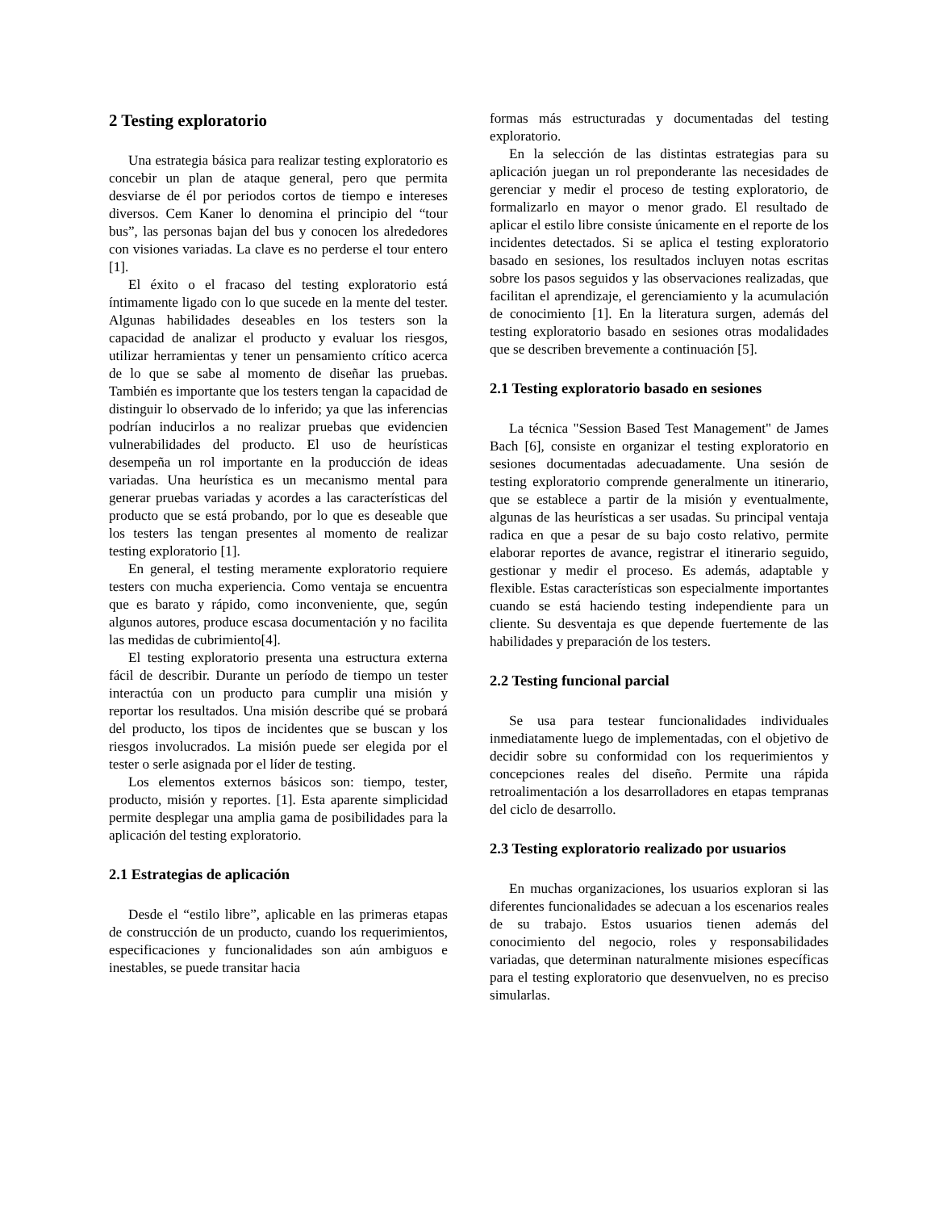2 Testing exploratorio
Una estrategia básica para realizar testing exploratorio es concebir un plan de ataque general, pero que permita desviarse de él por periodos cortos de tiempo e intereses diversos. Cem Kaner lo denomina el principio del “tour bus”, las personas bajan del bus y conocen los alrededores con visiones variadas. La clave es no perderse el tour entero [1].
El éxito o el fracaso del testing exploratorio está íntimamente ligado con lo que sucede en la mente del tester. Algunas habilidades deseables en los testers son la capacidad de analizar el producto y evaluar los riesgos, utilizar herramientas y tener un pensamiento crítico acerca de lo que se sabe al momento de diseñar las pruebas. También es importante que los testers tengan la capacidad de distinguir lo observado de lo inferido; ya que las inferencias podrían inducirlos a no realizar pruebas que evidencien vulnerabilidades del producto. El uso de heurísticas desempeña un rol importante en la producción de ideas variadas. Una heurística es un mecanismo mental para generar pruebas variadas y acordes a las características del producto que se está probando, por lo que es deseable que los testers las tengan presentes al momento de realizar testing exploratorio [1].
En general, el testing meramente exploratorio requiere testers con mucha experiencia. Como ventaja se encuentra que es barato y rápido, como inconveniente, que, según algunos autores, produce escasa documentación y no facilita las medidas de cubrimiento[4].
El testing exploratorio presenta una estructura externa fácil de describir. Durante un período de tiempo un tester interactúa con un producto para cumplir una misión y reportar los resultados. Una misión describe qué se probará del producto, los tipos de incidentes que se buscan y los riesgos involucrados. La misión puede ser elegida por el tester o serle asignada por el líder de testing.
Los elementos externos básicos son: tiempo, tester, producto, misión y reportes. [1]. Esta aparente simplicidad permite desplegar una amplia gama de posibilidades para la aplicación del testing exploratorio.
2.1 Estrategias de aplicación
Desde el “estilo libre”, aplicable en las primeras etapas de construcción de un producto, cuando los requerimientos, especificaciones y funcionalidades son aún ambiguos e inestables, se puede transitar hacia
formas más estructuradas y documentadas del testing exploratorio.
En la selección de las distintas estrategias para su aplicación juegan un rol preponderante las necesidades de gerenciar y medir el proceso de testing exploratorio, de formalizarlo en mayor o menor grado. El resultado de aplicar el estilo libre consiste únicamente en el reporte de los incidentes detectados. Si se aplica el testing exploratorio basado en sesiones, los resultados incluyen notas escritas sobre los pasos seguidos y las observaciones realizadas, que facilitan el aprendizaje, el gerenciamiento y la acumulación de conocimiento [1]. En la literatura surgen, además del testing exploratorio basado en sesiones otras modalidades que se describen brevemente a continuación [5].
2.1 Testing exploratorio basado en sesiones
La técnica "Session Based Test Management" de James Bach [6], consiste en organizar el testing exploratorio en sesiones documentadas adecuadamente. Una sesión de testing exploratorio comprende generalmente un itinerario, que se establece a partir de la misión y eventualmente, algunas de las heurísticas a ser usadas. Su principal ventaja radica en que a pesar de su bajo costo relativo, permite elaborar reportes de avance, registrar el itinerario seguido, gestionar y medir el proceso. Es además, adaptable y flexible. Estas características son especialmente importantes cuando se está haciendo testing independiente para un cliente. Su desventaja es que depende fuertemente de las habilidades y preparación de los testers.
2.2 Testing funcional parcial
Se usa para testear funcionalidades individuales inmediatamente luego de implementadas, con el objetivo de decidir sobre su conformidad con los requerimientos y concepciones reales del diseño. Permite una rápida retroalimentación a los desarrolladores en etapas tempranas del ciclo de desarrollo.
2.3 Testing exploratorio realizado por usuarios
En muchas organizaciones, los usuarios exploran si las diferentes funcionalidades se adecuan a los escenarios reales de su trabajo. Estos usuarios tienen además del conocimiento del negocio, roles y responsabilidades variadas, que determinan naturalmente misiones específicas para el testing exploratorio que desenvuelven, no es preciso simularlas.